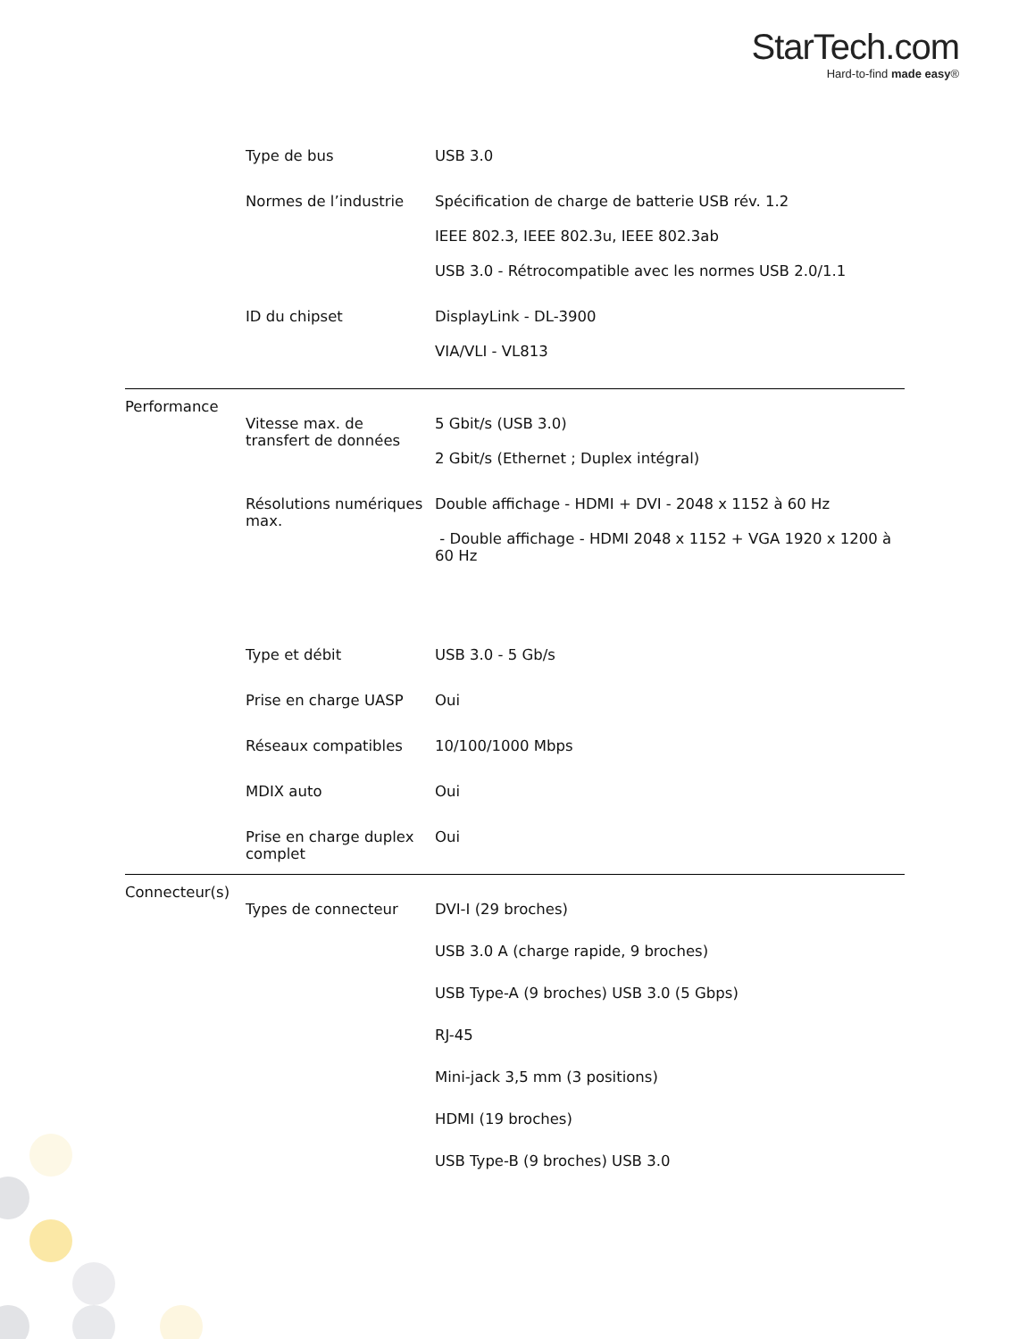StarTech.com
Hard-to-find made easy®
| | Type de bus | USB 3.0 |
| | Normes de l’industrie | Spécification de charge de batterie USB rév. 1.2 IEEE 802.3, IEEE 802.3u, IEEE 802.3ab USB 3.0 - Rétrocompatible avec les normes USB 2.0/1.1 |
| | ID du chipset | DisplayLink - DL-3900 VIA/VLI - VL813 |
| Performance | | |
| | Vitesse max. de transfert de données | 5 Gbit/s (USB 3.0) 2 Gbit/s (Ethernet ; Duplex intégral) |
| | Résolutions numériques max. | Double affichage - HDMI + DVI - 2048 x 1152 à 60 Hz - Double affichage - HDMI 2048 x 1152 + VGA 1920 x 1200 à 60 Hz |
| | Type et débit | USB 3.0 - 5 Gb/s |
| | Prise en charge UASP | Oui |
| | Réseaux compatibles | 10/100/1000 Mbps |
| | MDIX auto | Oui |
| | Prise en charge duplex complet | Oui |
| Connecteur(s) | | |
| | Types de connecteur | DVI-I (29 broches) USB 3.0 A (charge rapide, 9 broches) USB Type-A (9 broches) USB 3.0 (5 Gbps) RJ-45 Mini-jack 3,5 mm (3 positions) HDMI (19 broches) USB Type-B (9 broches) USB 3.0 |